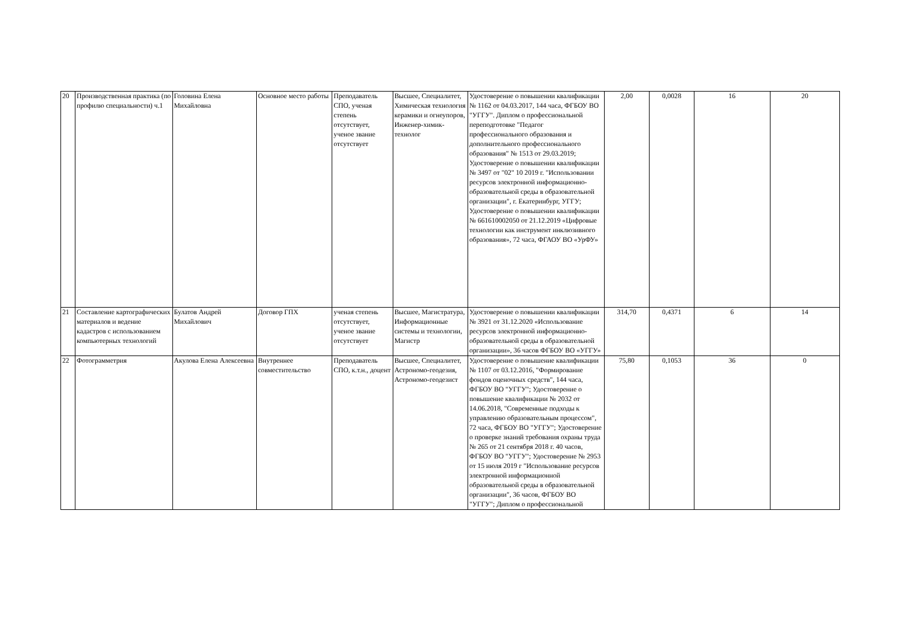| 20 | Производственная практика (по профилю специальности) ч.1 | Головина Елена Михайловна | Основное место работы | Преподаватель СПО, ученая степень отсутствует, ученое звание отсутствует | Высшее, Специалитет, Химическая технология керамики и огнеупоров, Инженер-химик-технолог | Удостоверение о повышении квалификации № 1162 от 04.03.2017, 144 часа, ФГБОУ ВО "УГГУ". Диплом о профессиональной переподготовке "Педагог профессионального образования и дополнительного профессионального образования" № 1513 от 29.03.2019; Удостоверение о повышении квалификации № 3497 от "02" 10 2019 г. "Использовании ресурсов электронной информационно-образовательной среды в образовательной организации", г. Екатеринбург, УГГУ; Удостоверение о повышении квалификации № 661610002050 от 21.12.2019 «Цифровые технологии как инструмент инклюзивного образования», 72 часа, ФГАОУ ВО «УрФУ» | 2,00 | 0,0028 | 16 | 20 |
| 21 | Составление картографических материалов и ведение кадастров с использованием компьютерных технологий | Булатов Андрей Михайлович | Договор ГПХ | ученая степень отсутствует, ученое звание отсутствует | Высшее, Магистратура, Информационные системы и технологии, Магистр | Удостоверение о повышении квалификации № 3921 от 31.12.2020 «Использование ресурсов электронной информационно-образовательной среды в образовательной организации», 36 часов ФГБОУ ВО «УГГУ» | 314,70 | 0,4371 | 6 | 14 |
| 22 | Фотограмметрия | Акулова Елена Алексеевна | Внутреннее совместительство | Преподаватель СПО, к.т.н., доцент | Высшее, Специалитет, Астрономо-геодезия, Астрономо-геодезист | Удостоверение о повышение квалификации № 1107 от 03.12.2016, "Формирование фондов оценочных средств", 144 часа, ФГБОУ ВО "УГГУ"; Удостоверение о повышение квалификации № 2032 от 14.06.2018, "Современные подходы к управлению образовательным процессом", 72 часа, ФГБОУ ВО "УГГУ"; Удостоверение о проверке знаний требования охраны труда № 265 от 21 сентября 2018 г. 40 часов, ФГБОУ ВО "УГГУ"; Удостоверение № 2953 от 15 июля 2019 г "Использование ресурсов электронной информационной образовательной среды в образовательной организации", 36 часов, ФГБОУ ВО "УГГУ"; Диплом о профессиональной | 75,80 | 0,1053 | 36 | 0 |